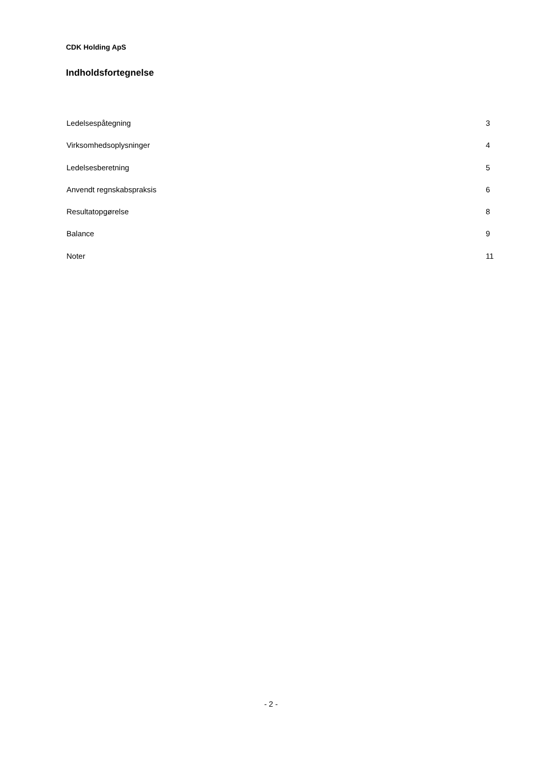CDK Holding ApS
Indholdsfortegnelse
Ledelsespåtegning 3
Virksomhedsoplysninger 4
Ledelsesberetning 5
Anvendt regnskabspraksis 6
Resultatopgørelse 8
Balance 9
Noter 11
- 2 -